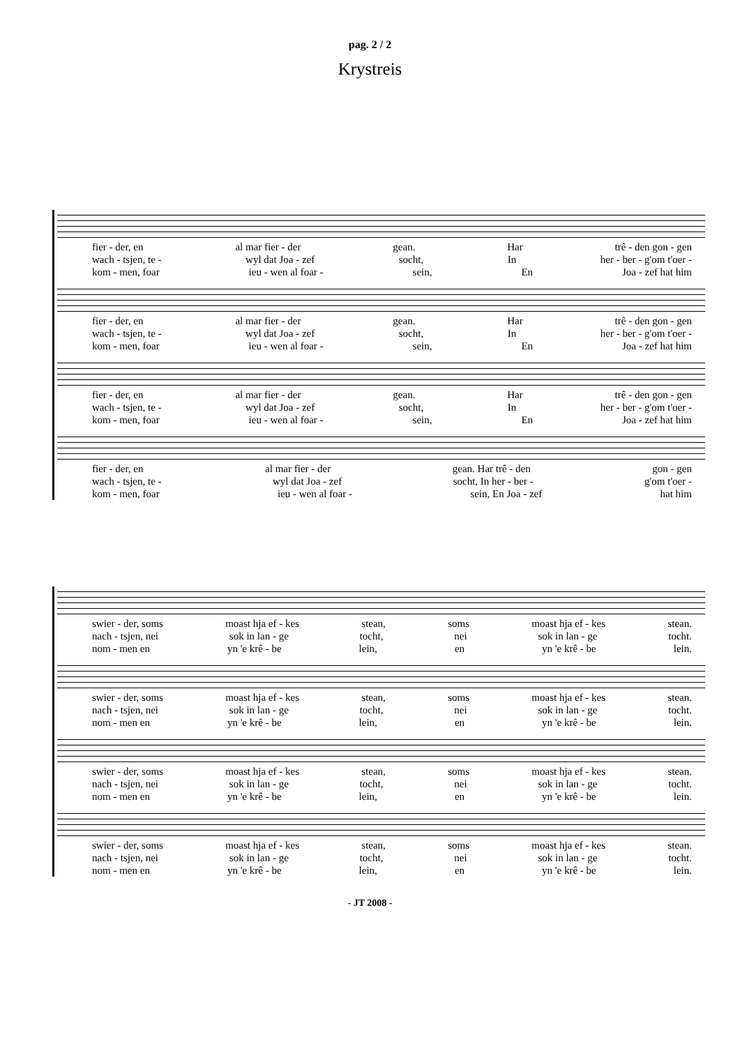pag. 2 / 2
Krystreis
fier - der, en al mar fier - der gean. Har trê - den gon - gen
wach - tsjen, te - wyl dat Joa - zef socht, In her - ber - g'om t'oer -
kom - men, foar ieu - wen al foar - sein, En Joa - zef hat him
fier - der, en al mar fier - der gean. Har trê - den gon - gen
wach - tsjen, te - wyl dat Joa - zef socht, In her - ber - g'om t'oer -
kom - men, foar ieu - wen al foar - sein, En Joa - zef hat him
fier - der, en al mar fier - der gean. Har trê - den gon - gen
wach - tsjen, te - wyl dat Joa - zef socht, In her - ber - g'om t'oer -
kom - men, foar ieu - wen al foar - sein, En Joa - zef hat him
fier - der, en al mar fier - der gean. Har trê - den gon - gen
wach - tsjen, te - wyl dat Joa - zef socht, In her - ber - g'om t'oer -
kom - men, foar ieu - wen al foar - sein, En Joa - zef hat him
swier - der, soms moast hja ef - kes stean, soms moast hja ef - kes stean.
nach - tsjen, nei sok in lan - ge tocht, nei sok in lan - ge tocht.
nom - men en yn 'e krê - be lein, en yn 'e krê - be lein.
swier - der, soms moast hja ef - kes stean, soms moast hja ef - kes stean.
nach - tsjen, nei sok in lan - ge tocht, nei sok in lan - ge tocht.
nom - men en yn 'e krê - be lein, en yn 'e krê - be lein.
swier - der, soms moast hja ef - kes stean, soms moast hja ef - kes stean.
nach - tsjen, nei sok in lan - ge tocht, nei sok in lan - ge tocht.
nom - men en yn 'e krê - be lein, en yn 'e krê - be lein.
swier - der, soms moast hja ef - kes stean, soms moast hja ef - kes stean.
nach - tsjen, nei sok in lan - ge tocht, nei sok in lan - ge tocht.
nom - men en yn 'e krê - be lein, en yn 'e krê - be lein.
- JT 2008 -